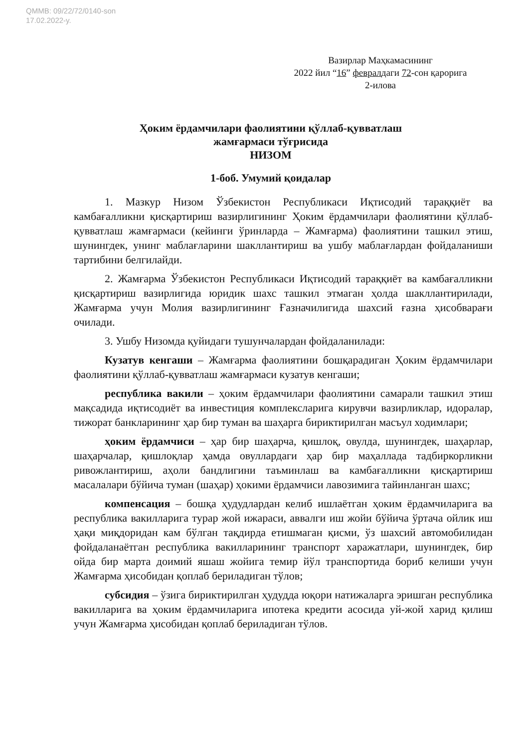QMMB: 09/22/72/0140-son
17.02.2022-y.
Вазирлар Маҳкамасининг
2022 йил “16” февралдаги 72-сон қарорига
2-илова
Ҳоким ёрдамчилари фаолиятини қўллаб-қувватлаш
жамғармаси тўғрисида
НИЗОМ
1-боб. Умумий қоидалар
1. Мазкур Низом Ўзбекистон Республикаси Иқтисодий тараққиёт ва камбағалликни қисқартириш вазирлигининг Ҳоким ёрдамчилари фаолиятини қўллаб-қувватлаш жамғармаси (кейинги ўринларда – Жамғарма) фаолиятини ташкил этиш, шунингдек, унинг маблағларини шакллантириш ва ушбу маблағлардан фойдаланиши тартибини белгилайди.
2. Жамғарма Ўзбекистон Республикаси Иқтисодий тараққиёт ва камбағалликни қисқартириш вазирлигида юридик шахс ташкил этмаган ҳолда шакллантирилади, Жамғарма учун Молия вазирлигининг Ғазначилигида шахсий ғазна ҳисобварағи очилади.
3. Ушбу Низомда қуйидаги тушунчалардан фойдаланилади:
Кузатув кенгаши – Жамғарма фаолиятини бошқарадиган Ҳоким ёрдамчилари фаолиятини қўллаб-қувватлаш жамғармаси кузатув кенгаши;
республика вакили – ҳоким ёрдамчилари фаолиятини самарали ташкил этиш мақсадида иқтисодиёт ва инвестиция комплексларига кирувчи вазирликлар, идоралар, тижорат банкларининг ҳар бир туман ва шаҳарга бириктирилган масъул ходимлари;
ҳоким ёрдамчиси – ҳар бир шаҳарча, қишлоқ, овулда, шунингдек, шаҳарлар, шаҳарчалар, қишлоқлар ҳамда овуллардаги ҳар бир маҳаллада тадбиркорликни ривожлантириш, аҳоли бандлигини таъминлаш ва камбағалликни қисқартириш масалалари бўйича туман (шаҳар) ҳокими ёрдамчиси лавозимига тайинланган шахс;
компенсация – бошқа ҳудудлардан келиб ишлаётган ҳоким ёрдамчиларига ва республика вакилларига турар жой ижараси, аввалги иш жойи бўйича ўртача ойлик иш ҳақи миқдоридан кам бўлган тақдирда етишмаган қисми, ўз шахсий автомобилидан фойдаланаётган республика вакилларининг транспорт харажатлари, шунингдек, бир ойда бир марта доимий яшаш жойига темир йўл транспортида бориб келиши учун Жамғарма ҳисобидан қоплаб бериладиган тўлов;
субсидия – ўзига бириктирилган ҳудудда юқори натижаларга эришган республика вакилларига ва ҳоким ёрдамчиларига ипотека кредити асосида уй-жой харид қилиш учун Жамғарма ҳисобидан қоплаб бериладиган тўлов.